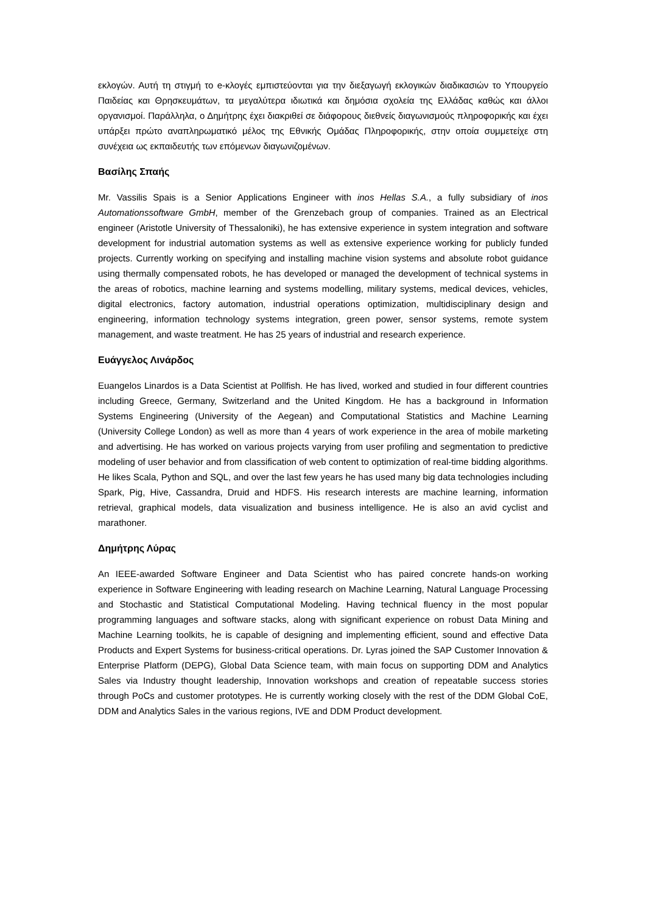εκλογών. Αυτή τη στιγμή το e-κλογές εμπιστεύονται για την διεξαγωγή εκλογικών διαδικασιών το Υπουργείο Παιδείας και Θρησκευμάτων, τα μεγαλύτερα ιδιωτικά και δημόσια σχολεία της Ελλάδας καθώς και άλλοι οργανισμοί. Παράλληλα, ο Δημήτρης έχει διακριθεί σε διάφορους διεθνείς διαγωνισμούς πληροφορικής και έχει υπάρξει πρώτο αναπληρωματικό μέλος της Εθνικής Ομάδας Πληροφορικής, στην οποία συμμετείχε στη συνέχεια ως εκπαιδευτής των επόμενων διαγωνιζομένων.
Βασίλης Σπαής
Mr. Vassilis Spais is a Senior Applications Engineer with inos Hellas S.A., a fully subsidiary of inos Automationssoftware GmbH, member of the Grenzebach group of companies. Trained as an Electrical engineer (Aristotle University of Thessaloniki), he has extensive experience in system integration and software development for industrial automation systems as well as extensive experience working for publicly funded projects. Currently working on specifying and installing machine vision systems and absolute robot guidance using thermally compensated robots, he has developed or managed the development of technical systems in the areas of robotics, machine learning and systems modelling, military systems, medical devices, vehicles, digital electronics, factory automation, industrial operations optimization, multidisciplinary design and engineering, information technology systems integration, green power, sensor systems, remote system management, and waste treatment. He has 25 years of industrial and research experience.
Ευάγγελος Λινάρδος
Euangelos Linardos is a Data Scientist at Pollfish. He has lived, worked and studied in four different countries including Greece, Germany, Switzerland and the United Kingdom. He has a background in Information Systems Engineering (University of the Aegean) and Computational Statistics and Machine Learning (University College London) as well as more than 4 years of work experience in the area of mobile marketing and advertising. He has worked on various projects varying from user profiling and segmentation to predictive modeling of user behavior and from classification of web content to optimization of real-time bidding algorithms. He likes Scala, Python and SQL, and over the last few years he has used many big data technologies including Spark, Pig, Hive, Cassandra, Druid and HDFS. His research interests are machine learning, information retrieval, graphical models, data visualization and business intelligence. He is also an avid cyclist and marathoner.
Δημήτρης Λύρας
An IEEE-awarded Software Engineer and Data Scientist who has paired concrete hands-on working experience in Software Engineering with leading research on Machine Learning, Natural Language Processing and Stochastic and Statistical Computational Modeling. Having technical fluency in the most popular programming languages and software stacks, along with significant experience on robust Data Mining and Machine Learning toolkits, he is capable of designing and implementing efficient, sound and effective Data Products and Expert Systems for business-critical operations. Dr. Lyras joined the SAP Customer Innovation & Enterprise Platform (DEPG), Global Data Science team, with main focus on supporting DDM and Analytics Sales via Industry thought leadership, Innovation workshops and creation of repeatable success stories through PoCs and customer prototypes. He is currently working closely with the rest of the DDM Global CoE, DDM and Analytics Sales in the various regions, IVE and DDM Product development.